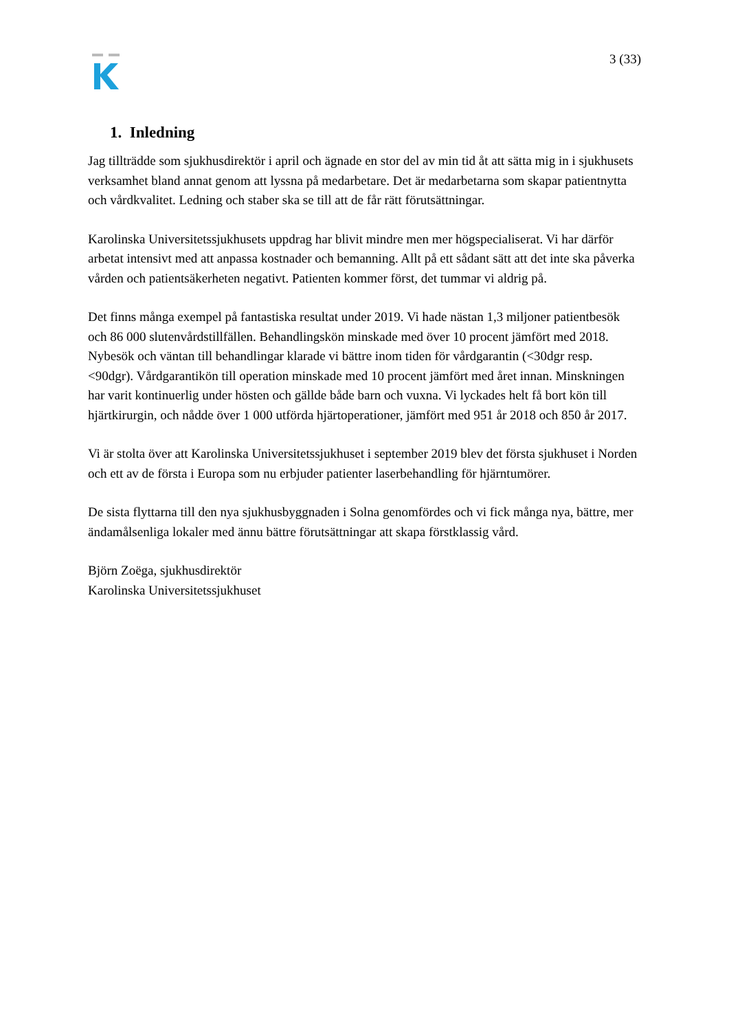3 (33)
1. Inledning
Jag tillträdde som sjukhusdirektör i april och ägnade en stor del av min tid åt att sätta mig in i sjukhusets verksamhet bland annat genom att lyssna på medarbetare. Det är medarbetarna som skapar patientnytta och vårdkvalitet. Ledning och staber ska se till att de får rätt förutsättningar.
Karolinska Universitetssjukhusets uppdrag har blivit mindre men mer högspecialiserat. Vi har därför arbetat intensivt med att anpassa kostnader och bemanning. Allt på ett sådant sätt att det inte ska påverka vården och patientsäkerheten negativt. Patienten kommer först, det tummar vi aldrig på.
Det finns många exempel på fantastiska resultat under 2019. Vi hade nästan 1,3 miljoner patientbesök och 86 000 slutenvårdstillfällen. Behandlingskön minskade med över 10 procent jämfört med 2018. Nybesök och väntan till behandlingar klarade vi bättre inom tiden för vårdgarantin (<30dgr resp. <90dgr). Vårdgarantikön till operation minskade med 10 procent jämfört med året innan. Minskningen har varit kontinuerlig under hösten och gällde både barn och vuxna. Vi lyckades helt få bort kön till hjärtkirurgin, och nådde över 1 000 utförda hjärtoperationer, jämfört med 951 år 2018 och 850 år 2017.
Vi är stolta över att Karolinska Universitetssjukhuset i september 2019 blev det första sjukhuset i Norden och ett av de första i Europa som nu erbjuder patienter laserbehandling för hjärntumörer.
De sista flyttarna till den nya sjukhusbyggnaden i Solna genomfördes och vi fick många nya, bättre, mer ändamålsenliga lokaler med ännu bättre förutsättningar att skapa förstklassig vård.
Björn Zoëga, sjukhusdirektör
Karolinska Universitetssjukhuset